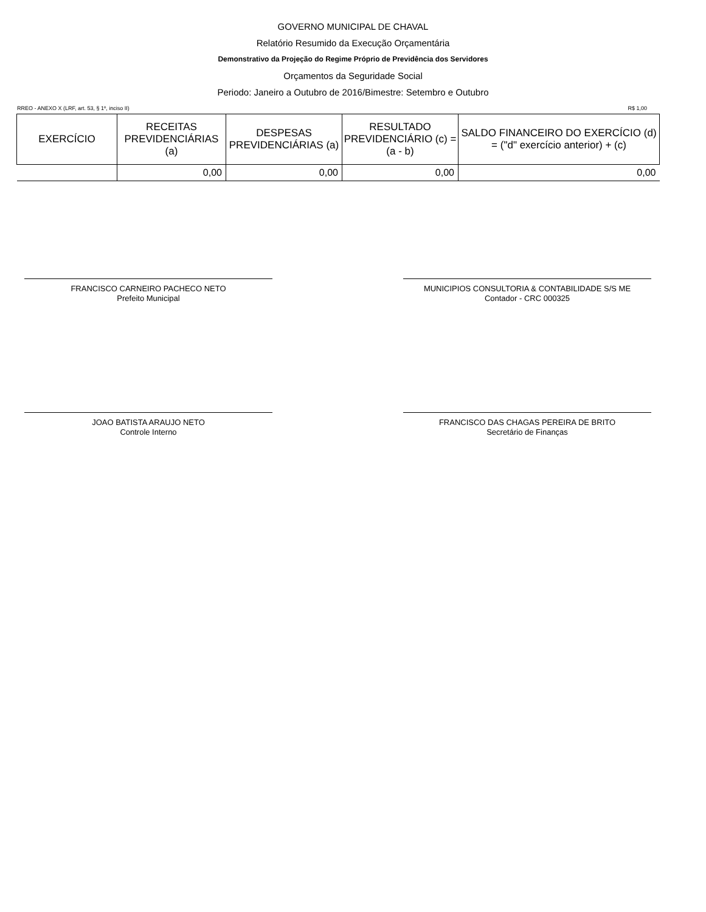GOVERNO MUNICIPAL DE CHAVAL
Relatório Resumido da Execução Orçamentária
Demonstrativo da Projeção do Regime Próprio de Previdência dos Servidores
Orçamentos da Seguridade Social
Periodo: Janeiro a Outubro de 2016/Bimestre: Setembro e Outubro
RREO - ANEXO X (LRF, art. 53, § 1º, inciso II) R$ 1,00
| EXERCÍCIO | RECEITAS PREVIDENCIÁRIAS (a) | DESPESAS PREVIDENCIÁRIAS (a) | RESULTADO PREVIDENCIÁRIO (c) = (a - b) | SALDO FINANCEIRO DO EXERCÍCIO (d) = ("d" exercício anterior) + (c) |
| --- | --- | --- | --- | --- |
| | 0,00 | 0,00 | 0,00 | 0,00 |
FRANCISCO CARNEIRO PACHECO NETO
Prefeito Municipal
MUNICIPIOS CONSULTORIA & CONTABILIDADE S/S ME
Contador - CRC 000325
JOAO BATISTA ARAUJO NETO
Controle Interno
FRANCISCO DAS CHAGAS PEREIRA DE BRITO
Secretário de Finanças